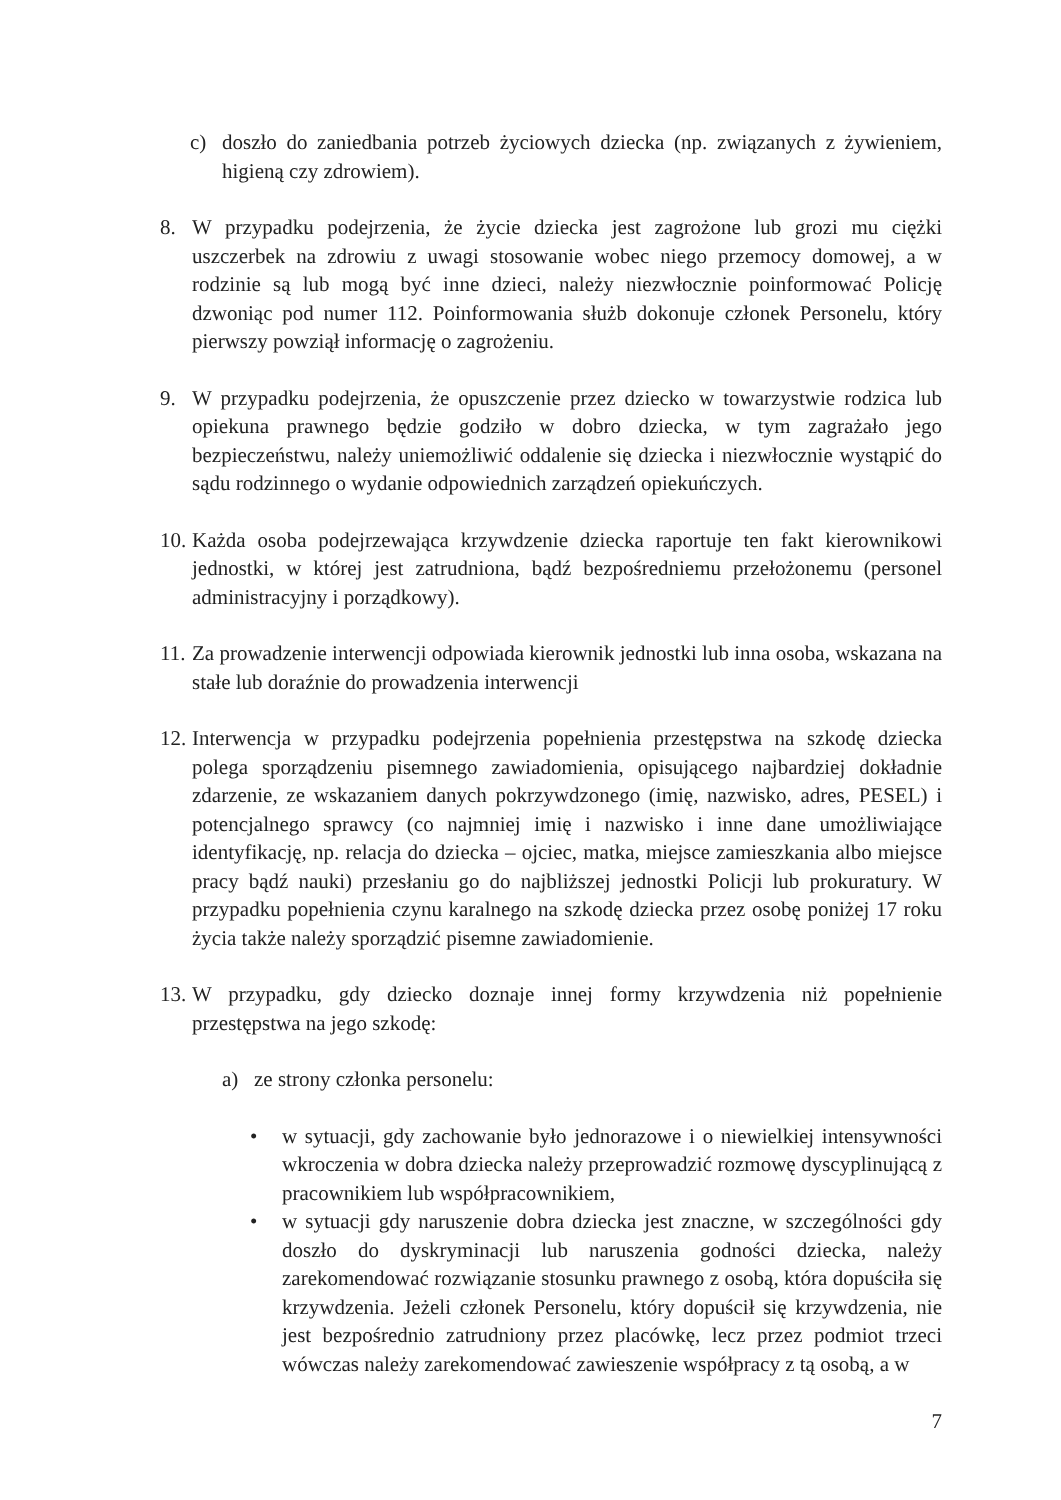c) doszło do zaniedbania potrzeb życiowych dziecka (np. związanych z żywieniem, higieną czy zdrowiem).
8. W przypadku podejrzenia, że życie dziecka jest zagrożone lub grozi mu ciężki uszczerbek na zdrowiu z uwagi stosowanie wobec niego przemocy domowej, a w rodzinie są lub mogą być inne dzieci, należy niezwłocznie poinformować Policję dzwoniąc pod numer 112. Poinformowania służb dokonuje członek Personelu, który pierwszy powziął informację o zagrożeniu.
9. W przypadku podejrzenia, że opuszczenie przez dziecko w towarzystwie rodzica lub opiekuna prawnego będzie godziło w dobro dziecka, w tym zagrażało jego bezpieczeństwu, należy uniemożliwić oddalenie się dziecka i niezwłocznie wystąpić do sądu rodzinnego o wydanie odpowiednich zarządzeń opiekuńczych.
10.
Każda osoba podejrzewająca krzywdzenie dziecka raportuje ten fakt kierownikowi jednostki, w której jest zatrudniona, bądź bezpośredniemu przełożonemu (personel administracyjny i porządkowy).
11.
Za prowadzenie interwencji odpowiada kierownik jednostki lub inna osoba, wskazana na stałe lub doraźnie do prowadzenia interwencji
12.
Interwencja w przypadku podejrzenia popełnienia przestępstwa na szkodę dziecka polega sporządzeniu pisemnego zawiadomienia, opisującego najbardziej dokładnie zdarzenie, ze wskazaniem danych pokrzywdzonego (imię, nazwisko, adres, PESEL) i potencjalnego sprawcy (co najmniej imię i nazwisko i inne dane umożliwiające identyfikację, np. relacja do dziecka – ojciec, matka, miejsce zamieszkania albo miejsce pracy bądź nauki) przesłaniu go do najbliższej jednostki Policji lub prokuratury. W przypadku popełnienia czynu karalnego na szkodę dziecka przez osobę poniżej 17 roku życia także należy sporządzić pisemne zawiadomienie.
13.
W przypadku, gdy dziecko doznaje innej formy krzywdzenia niż popełnienie przestępstwa na jego szkodę:
a) ze strony członka personelu:
• w sytuacji, gdy zachowanie było jednorazowe i o niewielkiej intensywności wkroczenia w dobra dziecka należy przeprowadzić rozmowę dyscyplinującą z pracownikiem lub współpracownikiem,
• w sytuacji gdy naruszenie dobra dziecka jest znaczne, w szczególności gdy doszło do dyskryminacji lub naruszenia godności dziecka, należy zarekomendować rozwiązanie stosunku prawnego z osobą, która dopuściła się krzywdzenia. Jeżeli członek Personelu, który dopuścił się krzywdzenia, nie jest bezpośrednio zatrudniony przez placówkę, lecz przez podmiot trzeci wówczas należy zarekomendować zawieszenie współpracy z tą osobą, a w
7